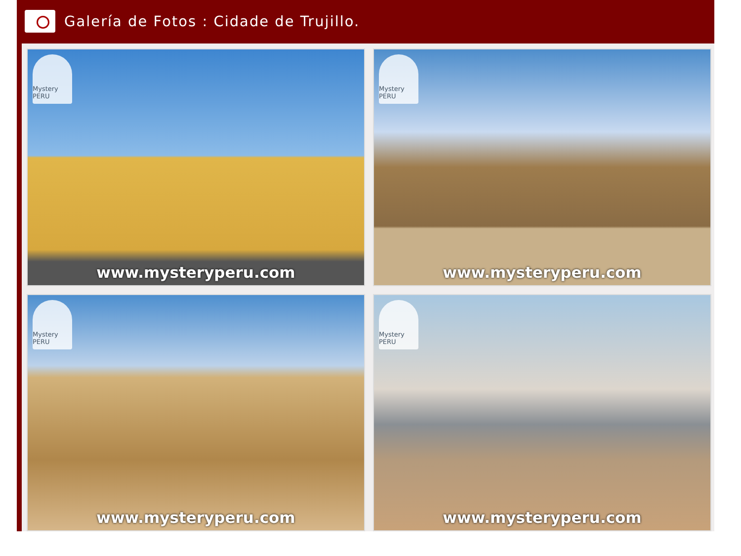Galería de Fotos : Cidade de Trujillo.
Mystery PERU
www.mysteryperu.com
Mystery PERU
www.mysteryperu.com
Mystery PERU
www.mysteryperu.com
Mystery PERU
www.mysteryperu.com